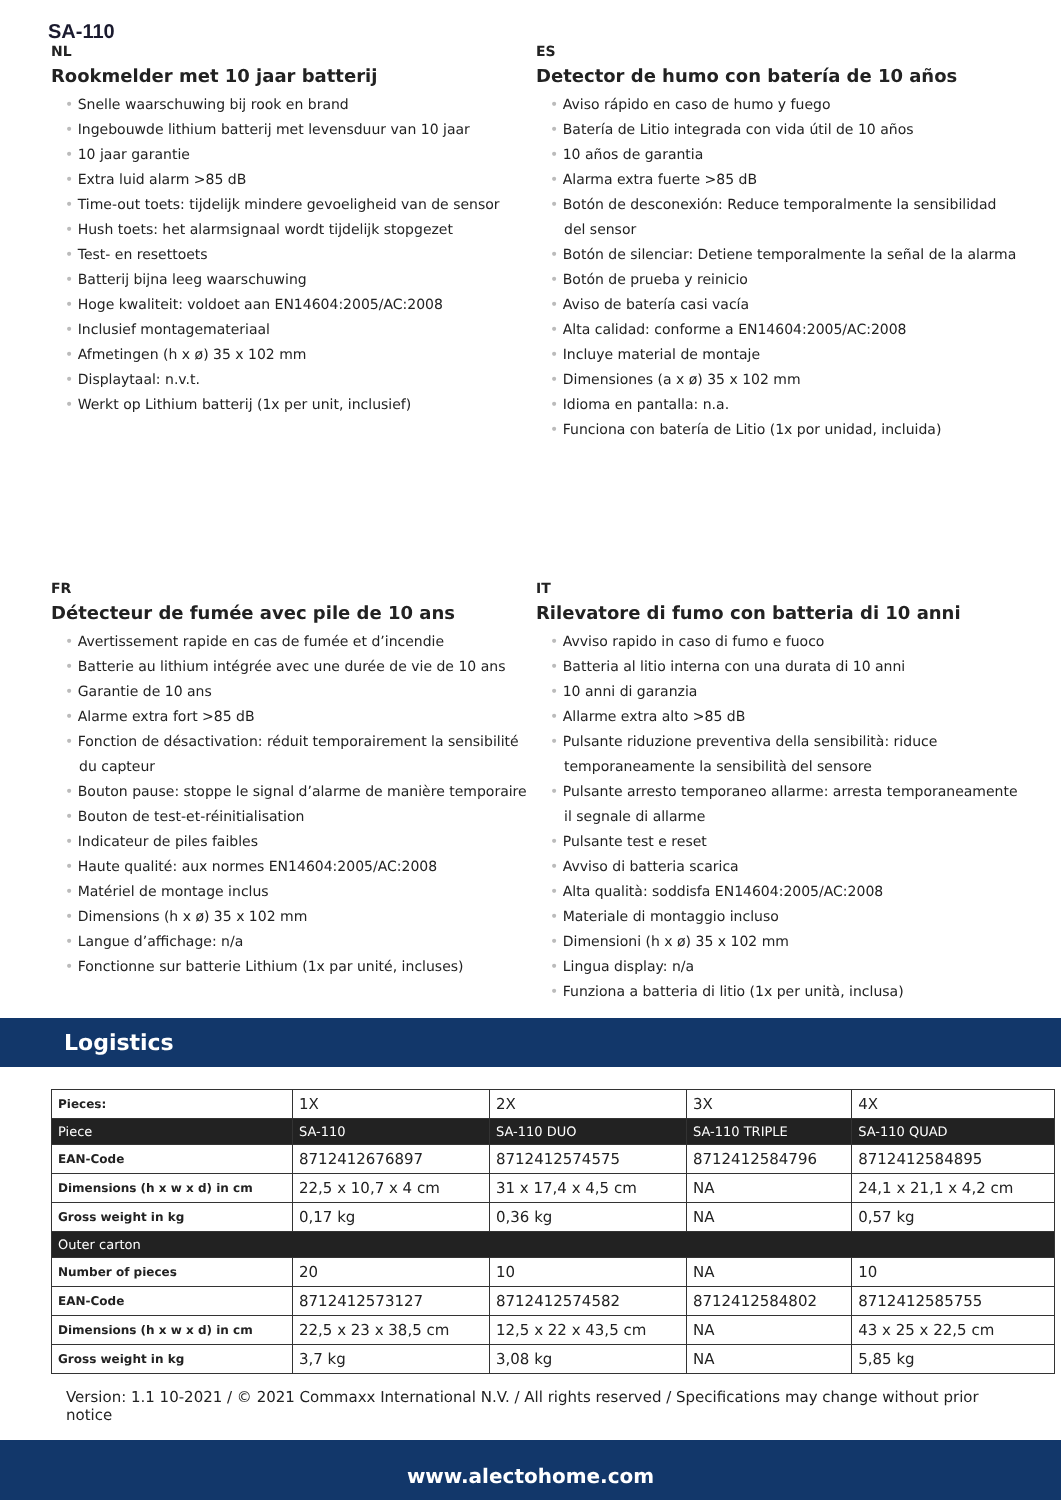SA-110
NL
Rookmelder met 10 jaar batterij
• Snelle waarschuwing bij rook en brand
• Ingebouwde lithium batterij met levensduur van 10 jaar
• 10 jaar garantie
• Extra luid alarm >85 dB
• Time-out toets: tijdelijk mindere gevoeligheid van de sensor
• Hush toets: het alarmsignaal wordt tijdelijk stopgezet
• Test- en resettoets
• Batterij bijna leeg waarschuwing
• Hoge kwaliteit: voldoet aan EN14604:2005/AC:2008
• Inclusief montagemateriaal
• Afmetingen (h x ø) 35 x 102 mm
• Displaytaal: n.v.t.
• Werkt op Lithium batterij (1x per unit, inclusief)
ES
Detector de humo con batería de 10 años
• Aviso rápido en caso de humo y fuego
• Batería de Litio integrada con vida útil de 10 años
• 10 años de garantia
• Alarma extra fuerte >85 dB
• Botón de desconexión: Reduce temporalmente la sensibilidad del sensor
• Botón de silenciar: Detiene temporalmente la señal de la alarma
• Botón de prueba y reinicio
• Aviso de batería casi vacía
• Alta calidad: conforme a EN14604:2005/AC:2008
• Incluye material de montaje
• Dimensiones (a x ø) 35 x 102 mm
• Idioma en pantalla: n.a.
• Funciona con batería de Litio (1x por unidad, incluida)
FR
Détecteur de fumée avec pile de 10 ans
• Avertissement rapide en cas de fumée et d’incendie
• Batterie au lithium intégrée avec une durée de vie de 10 ans
• Garantie de 10 ans
• Alarme extra fort >85 dB
• Fonction de désactivation: réduit temporairement la sensibilité du capteur
• Bouton pause: stoppe le signal d’alarme de manière temporaire
• Bouton de test-et-réinitialisation
• Indicateur de piles faibles
• Haute qualité: aux normes EN14604:2005/AC:2008
• Matériel de montage inclus
• Dimensions (h x ø) 35 x 102 mm
• Langue d’affichage: n/a
• Fonctionne sur batterie Lithium (1x par unité, incluses)
IT
Rilevatore di fumo con batteria di 10 anni
• Avviso rapido in caso di fumo e fuoco
• Batteria al litio interna con una durata di 10 anni
• 10 anni di garanzia
• Allarme extra alto >85 dB
• Pulsante riduzione preventiva della sensibilità: riduce temporaneamente la sensibilità del sensore
• Pulsante arresto temporaneo allarme: arresta temporaneamente il segnale di allarme
• Pulsante test e reset
• Avviso di batteria scarica
• Alta qualità: soddisfa EN14604:2005/AC:2008
• Materiale di montaggio incluso
• Dimensioni (h x ø) 35 x 102 mm
• Lingua display: n/a
• Funziona a batteria di litio (1x per unità, inclusa)
Logistics
| Pieces: | 1X | 2X | 3X | 4X |
| Piece | SA-110 | SA-110 DUO | SA-110 TRIPLE | SA-110 QUAD |
| EAN-Code | 8712412676897 | 8712412574575 | 8712412584796 | 8712412584895 |
| Dimensions (h x w x d) in cm | 22,5 x 10,7 x 4 cm | 31 x 17,4 x 4,5 cm | NA | 24,1 x 21,1 x 4,2 cm |
| Gross weight in kg | 0,17 kg | 0,36 kg | NA | 0,57 kg |
| Outer carton | | | | |
| Number of pieces | 20 | 10 | NA | 10 |
| EAN-Code | 8712412573127 | 8712412574582 | 8712412584802 | 8712412585755 |
| Dimensions (h x w x d) in cm | 22,5 x 23 x 38,5 cm | 12,5 x 22 x 43,5 cm | NA | 43 x 25 x 22,5 cm |
| Gross weight in kg | 3,7 kg | 3,08 kg | NA | 5,85 kg |
Version: 1.1 10-2021 / © 2021 Commaxx International N.V. / All rights reserved / Specifications may change without prior notice
www.alectohome.com